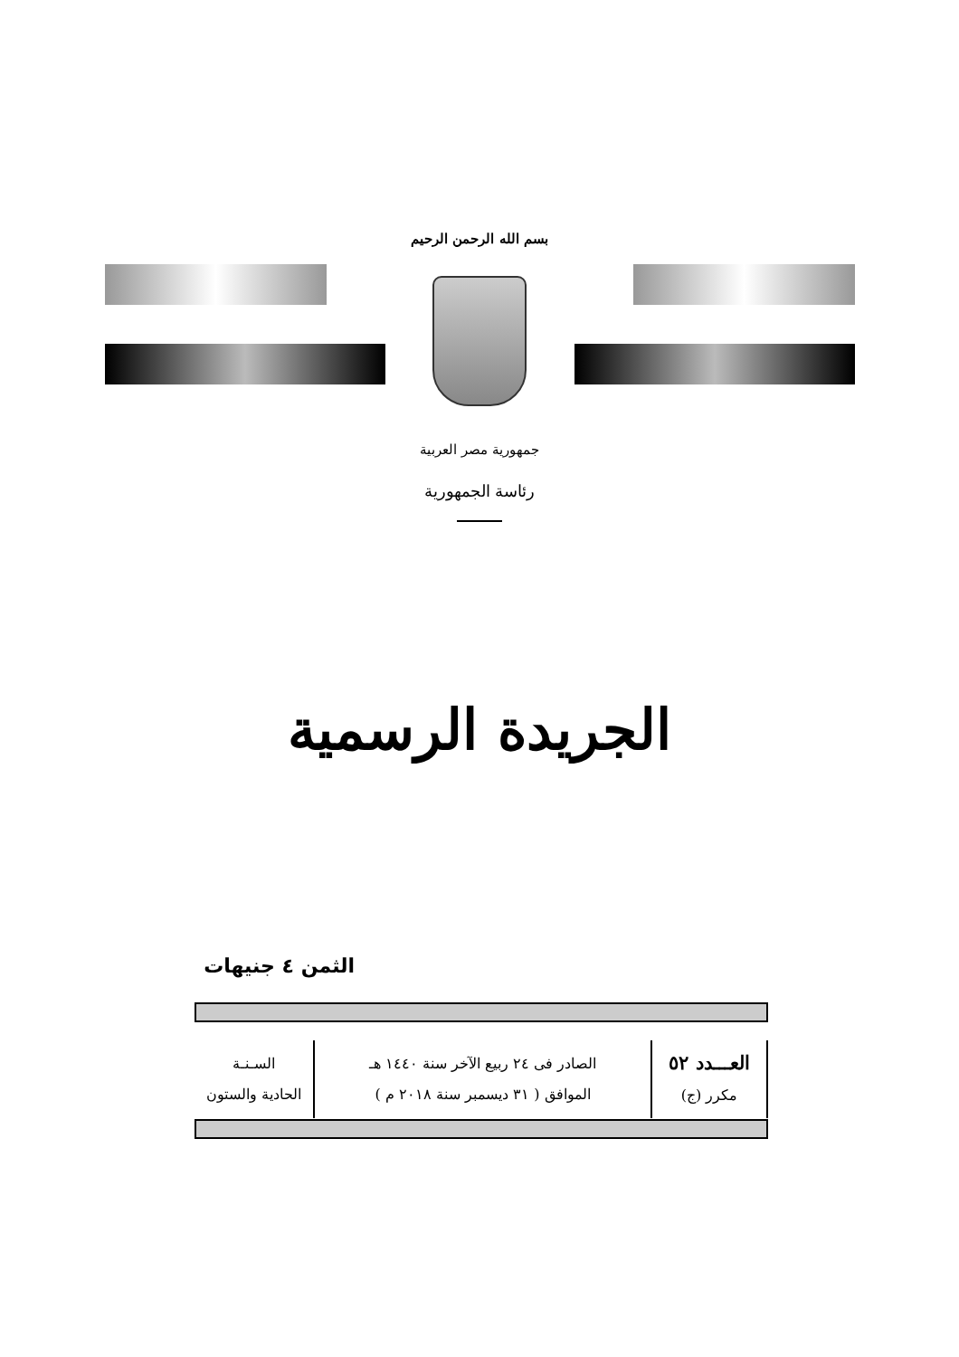بسم الله الرحمن الرحيم
جمهورية مصر العربية
رئاسة الجمهورية
الجريدة الرسمية
الثمن ٤ جنيهات
| العـــدد ٥٢ مكرر (ج) | الصادر فى ٢٤ ربيع الآخر سنة ١٤٤٠ هـ الموافق ( ٣١ ديسمبر سنة ٢٠١٨ م ) | السـنـة الحادية والستون |